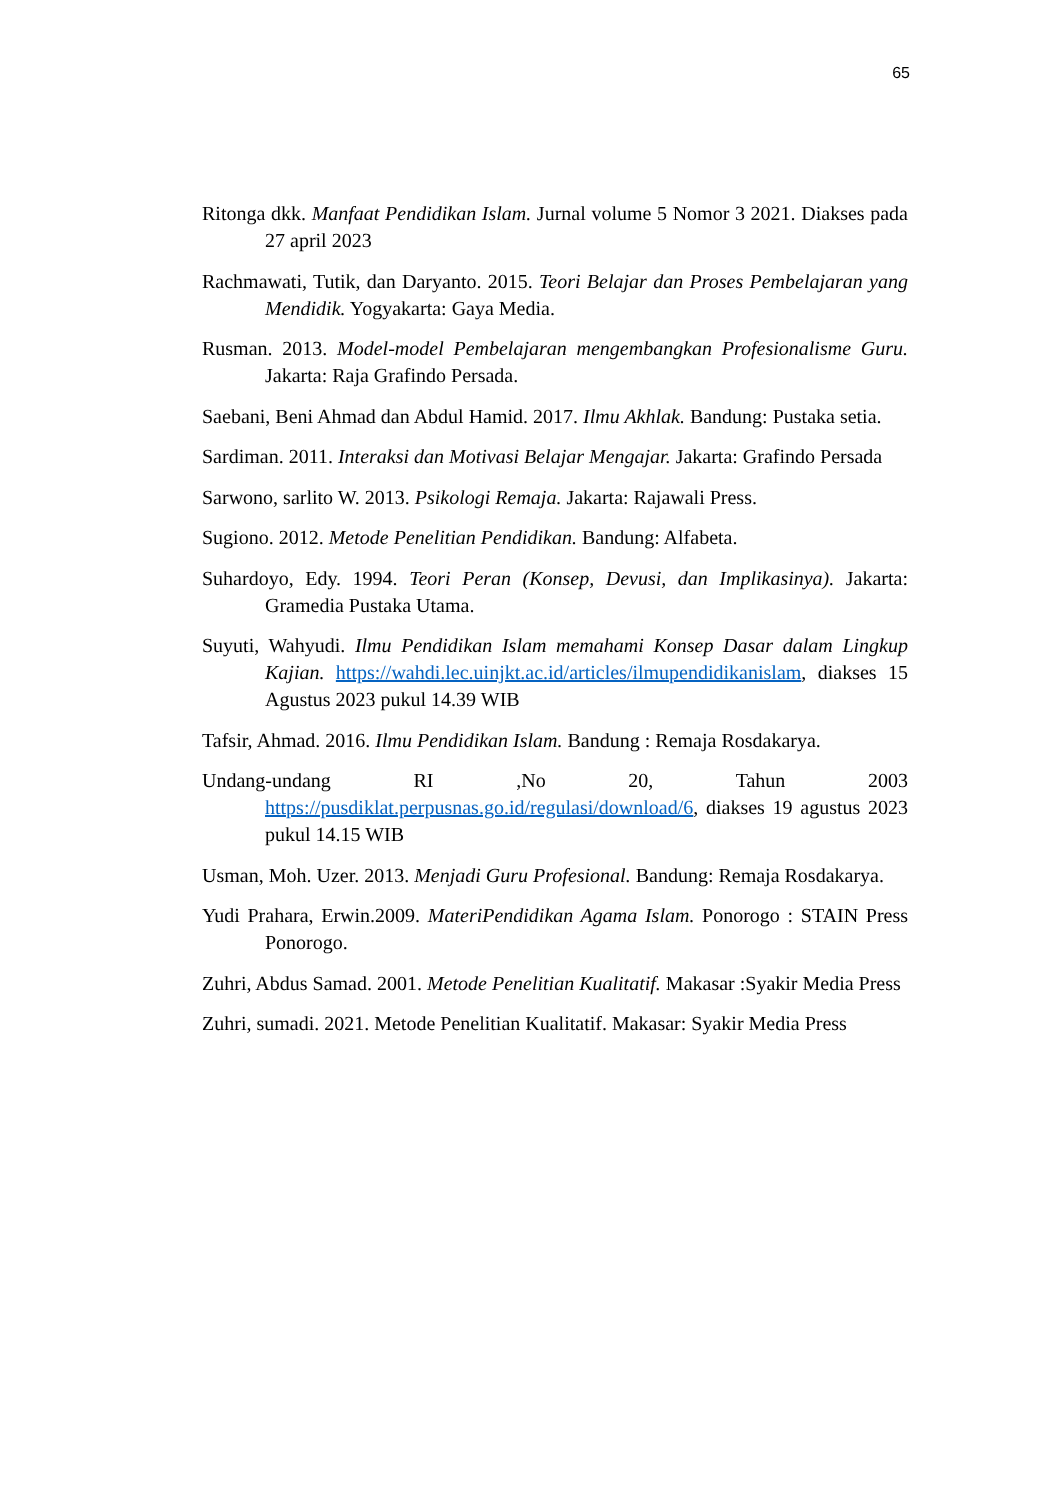65
Ritonga dkk. Manfaat Pendidikan Islam. Jurnal volume 5 Nomor 3 2021. Diakses pada 27 april 2023
Rachmawati, Tutik, dan Daryanto. 2015. Teori Belajar dan Proses Pembelajaran yang Mendidik. Yogyakarta: Gaya Media.
Rusman. 2013. Model-model Pembelajaran mengembangkan Profesionalisme Guru. Jakarta: Raja Grafindo Persada.
Saebani, Beni Ahmad dan Abdul Hamid. 2017. Ilmu Akhlak. Bandung: Pustaka setia.
Sardiman. 2011. Interaksi dan Motivasi Belajar Mengajar. Jakarta: Grafindo Persada
Sarwono, sarlito W. 2013. Psikologi Remaja. Jakarta: Rajawali Press.
Sugiono. 2012. Metode Penelitian Pendidikan. Bandung: Alfabeta.
Suhardoyo, Edy. 1994. Teori Peran (Konsep, Devusi, dan Implikasinya). Jakarta: Gramedia Pustaka Utama.
Suyuti, Wahyudi. Ilmu Pendidikan Islam memahami Konsep Dasar dalam Lingkup Kajian. https://wahdi.lec.uinjkt.ac.id/articles/ilmupendidikanislam, diakses 15 Agustus 2023 pukul 14.39 WIB
Tafsir, Ahmad. 2016. Ilmu Pendidikan Islam. Bandung : Remaja Rosdakarya.
Undang-undang RI ,No 20, Tahun 2003 https://pusdiklat.perpusnas.go.id/regulasi/download/6, diakses 19 agustus 2023 pukul 14.15 WIB
Usman, Moh. Uzer. 2013. Menjadi Guru Profesional. Bandung: Remaja Rosdakarya.
Yudi Prahara, Erwin.2009. MateriPendidikan Agama Islam. Ponorogo : STAIN Press Ponorogo.
Zuhri, Abdus Samad. 2001. Metode Penelitian Kualitatif. Makasar :Syakir Media Press
Zuhri, sumadi. 2021. Metode Penelitian Kualitatif. Makasar: Syakir Media Press